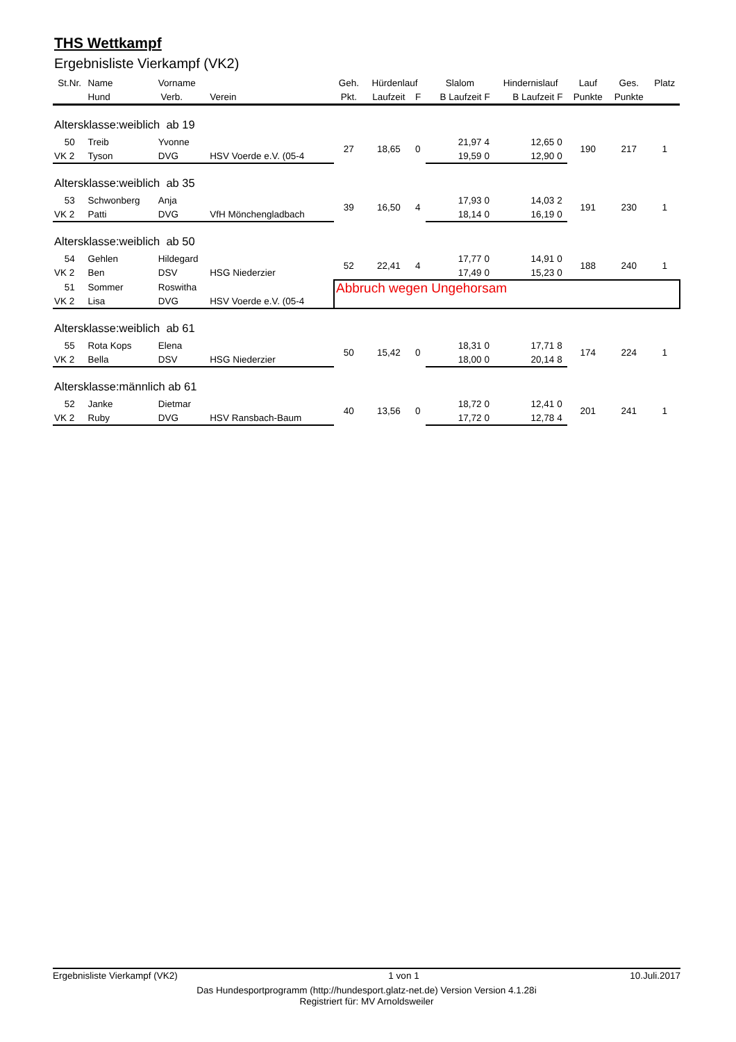THS Wettkampf
Ergebnisliste Vierkampf (VK2)
| St.Nr. | Name | Vorname | | Geh. | Hürdenlauf | | Slalom | | Hindernislauf | | Lauf | Ges. | Platz |
| --- | --- | --- | --- | --- | --- | --- | --- | --- | --- | --- | --- | --- | --- |
| | Hund | Verb. | Verein | Pkt. | Laufzeit | F | B Laufzeit | F | B Laufzeit | F | Punkte | Punkte | |
| Altersklasse:weiblich ab 19 | | | | | | | | | | | | | |
| 50 | Treib | Yvonne | | 27 | 18,65 | 0 | 21,97 | 4 | 12,65 | 0 | 190 | 217 | 1 |
| VK 2 | Tyson | DVG | HSV Voerde e.V. (05-4 | | | | 19,59 | 0 | 12,90 | 0 | | | |
| Altersklasse:weiblich ab 35 | | | | | | | | | | | | | |
| 53 | Schwonberg | Anja | | 39 | 16,50 | 4 | 17,93 | 0 | 14,03 | 2 | 191 | 230 | 1 |
| VK 2 | Patti | DVG | VfH Mönchengladbach | | | | 18,14 | 0 | 16,19 | 0 | | | |
| Altersklasse:weiblich ab 50 | | | | | | | | | | | | | |
| 54 | Gehlen | Hildegard | | 52 | 22,41 | 4 | 17,77 | 0 | 14,91 | 0 | 188 | 240 | 1 |
| VK 2 | Ben | DSV | HSG Niederzier | | | | 17,49 | 0 | 15,23 | 0 | | | |
| 51 | Sommer | Roswitha | | Abbruch wegen Ungehorsam | | | | | | | | | |
| VK 2 | Lisa | DVG | HSV Voerde e.V. (05-4 | | | | | | | | | | |
| Altersklasse:weiblich ab 61 | | | | | | | | | | | | | |
| 55 | Rota Kops | Elena | | 50 | 15,42 | 0 | 18,31 | 0 | 17,71 | 8 | 174 | 224 | 1 |
| VK 2 | Bella | DSV | HSG Niederzier | | | | 18,00 | 0 | 20,14 | 8 | | | |
| Altersklasse:männlich ab 61 | | | | | | | | | | | | | |
| 52 | Janke | Dietmar | | 40 | 13,56 | 0 | 18,72 | 0 | 12,41 | 0 | 201 | 241 | 1 |
| VK 2 | Ruby | DVG | HSV Ransbach-Baum | | | | 17,72 | 0 | 12,78 | 4 | | | |
Ergebnisliste Vierkampf (VK2) 1 von 1 10.Juli.2017
Das Hundesportprogramm (http://hundesport.glatz-net.de) Version Version 4.1.28i
Registriert für: MV Arnoldsweiler